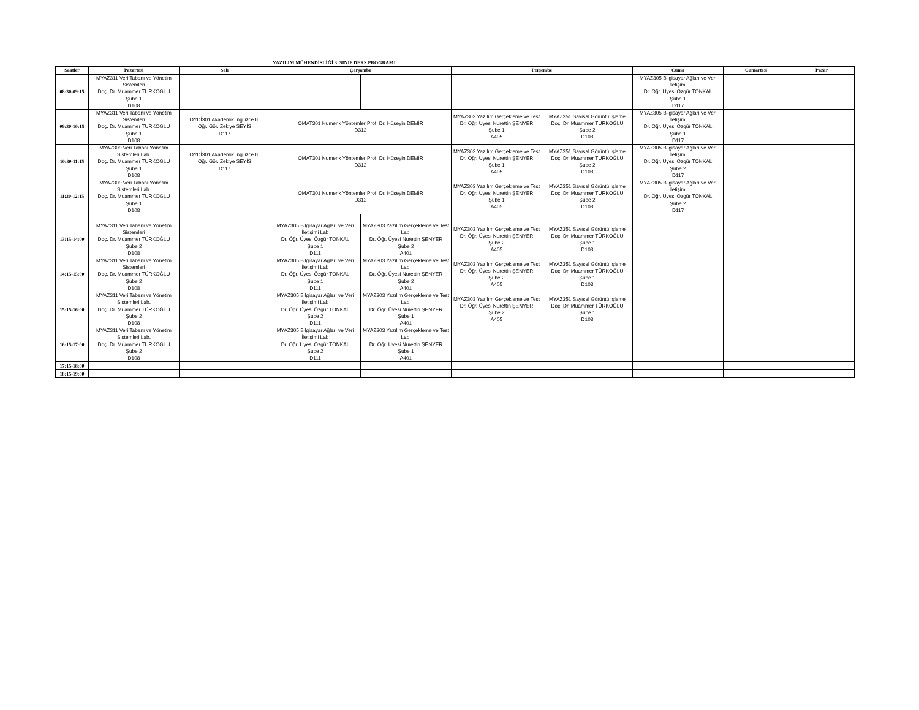YAZILIM MÜHENDİSLİĞİ 3. SINIF DERS PROGRAMI
| Saatler | Pazartesi | Salı | Çarşamba | | Perşembe | | Cuma | Cumartesi | Pazar |
| --- | --- | --- | --- | --- | --- | --- | --- | --- | --- |
| 08:30-09:15 | MYAZ311 Veri Tabanı ve Yönetim Sistemleri Doç. Dr. Muammer TÜRKOĞLU Şube 1 D108 | | | | | | MYAZ305 Bilgisayar Ağları ve Veri İletişimi Dr. Öğr. Üyesi Özgür TONKAL Şube 1 D117 | | |
| 09:30-10:15 | MYAZ311 Veri Tabanı ve Yönetim Sistemleri Doç. Dr. Muammer TÜRKOĞLU Şube 1 D108 | OYDİ301 Akademik İngilizce III Öğr. Gör. Zekiye SEYİS D117 | OMAT301 Numerik Yöntemler Prof. Dr. Hüseyin DEMİR D312 | | MYAZ303 Yazılım Gerçekleme ve Test Dr. Öğr. Üyesi Nurettin ŞENYER Şube 1 A405 | MYAZ351 Sayısal Görüntü İşleme Doç. Dr. Muammer TÜRKOĞLU Şube 2 D108 | MYAZ305 Bilgisayar Ağları ve Veri İletişimi Dr. Öğr. Üyesi Özgür TONKAL Şube 1 D117 | | |
| 10:30-11:15 | MYAZ309 Veri Tabanı Yönetim Sistemleri Lab. Doç. Dr. Muammer TÜRKOĞLU Şube 1 D108 | OYDİ301 Akademik İngilizce III Öğr. Gör. Zekiye SEYİS D117 | OMAT301 Numerik Yöntemler Prof. Dr. Hüseyin DEMİR D312 | | MYAZ303 Yazılım Gerçekleme ve Test Dr. Öğr. Üyesi Nurettin ŞENYER Şube 1 A405 | MYAZ351 Sayısal Görüntü İşleme Doç. Dr. Muammer TÜRKOĞLU Şube 2 D108 | MYAZ305 Bilgisayar Ağları ve Veri İletişimi Dr. Öğr. Üyesi Özgür TONKAL Şube 2 D117 | | |
| 11:30-12:15 | MYAZ309 Veri Tabanı Yönetim Sistemleri Lab. Doç. Dr. Muammer TÜRKOĞLU Şube 1 D108 | | OMAT301 Numerik Yöntemler Prof. Dr. Hüseyin DEMİR D312 | | MYAZ303 Yazılım Gerçekleme ve Test Dr. Öğr. Üyesi Nurettin ŞENYER Şube 1 A405 | MYAZ351 Sayısal Görüntü İşleme Doç. Dr. Muammer TÜRKOĞLU Şube 2 D108 | MYAZ305 Bilgisayar Ağları ve Veri İletişimi Dr. Öğr. Üyesi Özgür TONKAL Şube 2 D117 | | |
| 13:15-14:00 | MYAZ311 Veri Tabanı ve Yönetim Sistemleri Doç. Dr. Muammer TÜRKOĞLU Şube 2 D108 | | MYAZ305 Bilgisayar Ağları ve Veri İletişimi Lab Dr. Öğr. Üyesi Özgür TONKAL Şube 1 D111 | MYAZ303 Yazılım Gerçekleme ve Test Lab. Dr. Öğr. Üyesi Nurettin ŞENYER Şube 2 A401 | MYAZ303 Yazılım Gerçekleme ve Test Dr. Öğr. Üyesi Nurettin ŞENYER Şube 2 A405 | MYAZ351 Sayısal Görüntü İşleme Doç. Dr. Muammer TÜRKOĞLU Şube 1 D108 | | | |
| 14:15-15:00 | MYAZ311 Veri Tabanı ve Yönetim Sistemleri Doç. Dr. Muammer TÜRKOĞLU Şube 2 D108 | | MYAZ305 Bilgisayar Ağları ve Veri İletişimi Lab Dr. Öğr. Üyesi Özgür TONKAL Şube 1 D111 | MYAZ303 Yazılım Gerçekleme ve Test Lab. Dr. Öğr. Üyesi Nurettin ŞENYER Şube 2 A401 | MYAZ303 Yazılım Gerçekleme ve Test Dr. Öğr. Üyesi Nurettin ŞENYER Şube 2 A405 | MYAZ351 Sayısal Görüntü İşleme Doç. Dr. Muammer TÜRKOĞLU Şube 1 D108 | | | |
| 15:15-16:00 | MYAZ311 Veri Tabanı ve Yönetim Sistemleri Lab. Doç. Dr. Muammer TÜRKOĞLU Şube 2 D108 | | MYAZ305 Bilgisayar Ağları ve Veri İletişimi Lab Dr. Öğr. Üyesi Özgür TONKAL Şube 2 D111 | MYAZ303 Yazılım Gerçekleme ve Test Lab. Dr. Öğr. Üyesi Nurettin ŞENYER Şube 1 A401 | MYAZ303 Yazılım Gerçekleme ve Test Dr. Öğr. Üyesi Nurettin ŞENYER Şube 2 A405 | MYAZ351 Sayısal Görüntü İşleme Doç. Dr. Muammer TÜRKOĞLU Şube 1 D108 | | | |
| 16:15-17:00 | MYAZ311 Veri Tabanı ve Yönetim Sistemleri Lab. Doç. Dr. Muammer TÜRKOĞLU Şube 2 D108 | | MYAZ305 Bilgisayar Ağları ve Veri İletişimi Lab Dr. Öğr. Üyesi Özgür TONKAL Şube 2 D111 | MYAZ303 Yazılım Gerçekleme ve Test Lab. Dr. Öğr. Üyesi Nurettin ŞENYER Şube 1 A401 | | | | | |
| 17:15-18:00 | | | | | | | | | |
| 18:15-19:00 | | | | | | | | | |